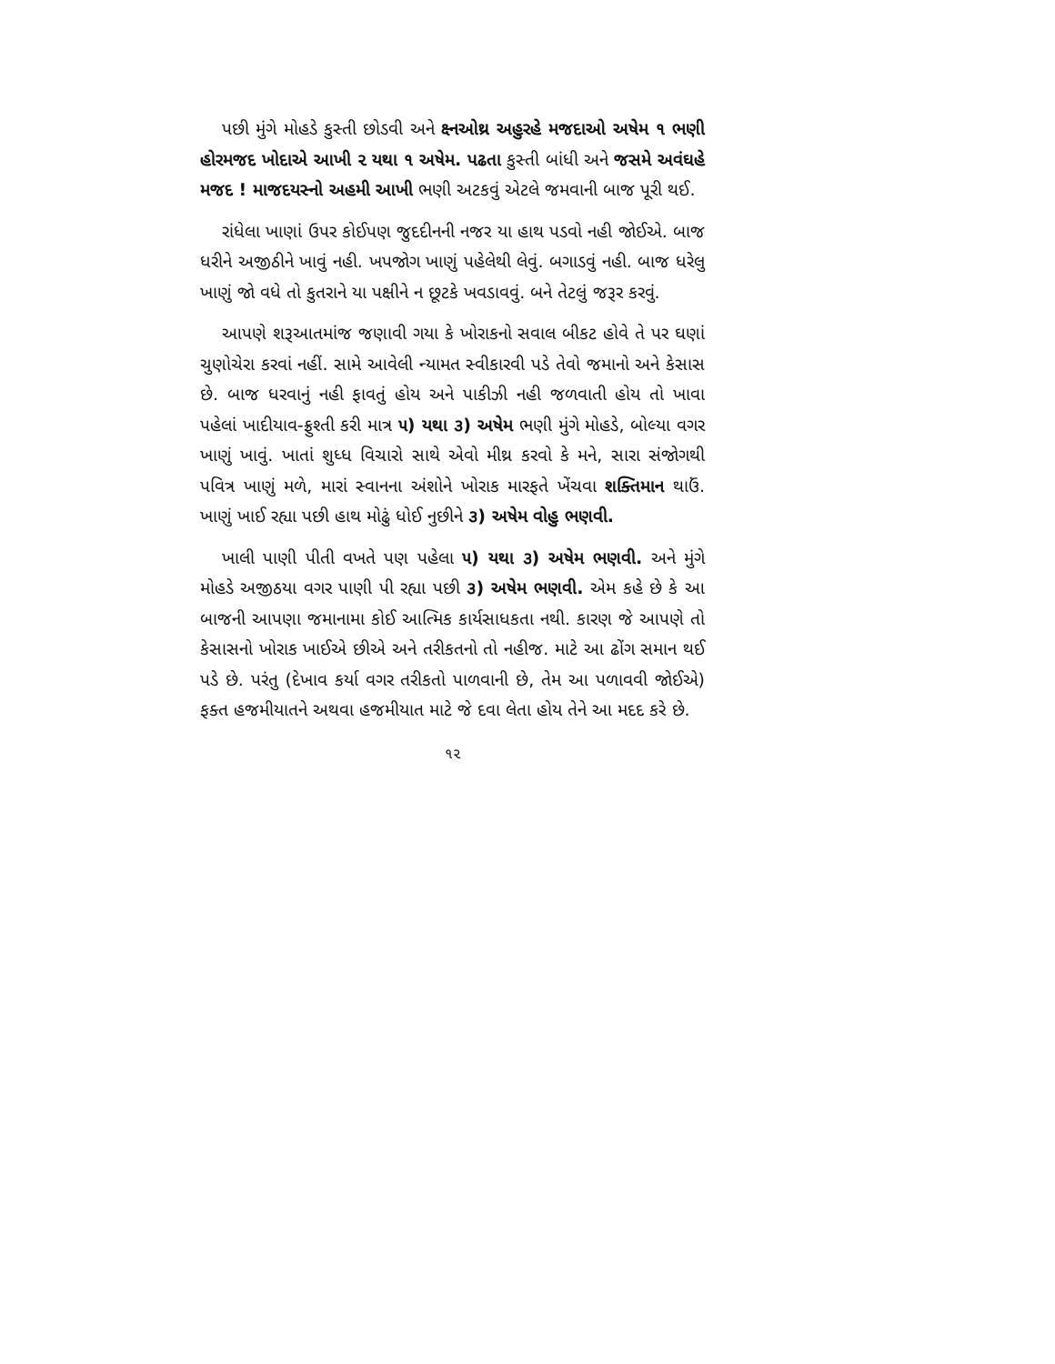પછી મુંગે મોહડે કુસ્તી છોડવી અને ક્ષ્નઓથ્ર અહુરહે મજદાઓ અષેમ ૧ ભણી હોરમજદ ખોદાએ આખી ૨ યથા ૧ અષેમ. પઢતા કુસ્તી બાંધી અને જસમે અવંઘહે મજદ ! માજદયસ્નો અહમી આખી ભણી અટકવું એટલે જમવાની બાજ પૂરી થઈ.
રાંધેલા ખાણાં ઉપર કોઈપણ જુદદીનની નજર યા હાથ પડવો નહી જોઈએ. બાજ ધરીને અજીઠીને ખાવું નહી. ખપજોગ ખાણું પહેલેથી લેવું. બગાડવું નહી. બાજ ધરેલુ ખાણું જો વધે તો કુતરાને યા પક્ષીને ન છૂટકે ખવડાવવું. બને તેટલું જરૂર કરવું.
આપણે શરૂઆતમાંજ જણાવી ગયા કે ખોરાકનો સવાલ બીકટ હોવે તે પર ઘણાં ચુણોચેરા કરવાં નહીં. સામે આવેલી ન્યામત સ્વીકારવી પડે તેવો જમાનો અને કેસાસ છે. બાજ ધરવાનું નહી ફાવતું હોય અને પાકીઝી નહી જળવાતી હોય તો ખાવા પહેલાં ખાદીયાવ-ફ્રુશ્તી કરી માત્ર ૫) યથા ૩) અષેમ ભણી મુંગે મોહડે, બોલ્યા વગર ખાણું ખાવું. ખાતાં શુધ્ધ વિચારો સાથે એવો મીથ્ર કરવો કે મને, સારા સંજોગથી પવિત્ર ખાણું મળે, મારાં સ્વાનના અંશોને ખોરાક મારફતે ખેંચવા શક્તિમાન થાઉં. ખાણું ખાઈ રહ્યા પછી હાથ મોઢું ધોઈ નુછીને ૩) અષેમ વોહુ ભણવી.
ખાલી પાણી પીતી વખતે પણ પહેલા ૫) યથા ૩) અષેમ ભણવી. અને મુંગે મોહડે અજીઠયા વગર પાણી પી રહ્યા પછી ૩) અષેમ ભણવી. એમ કહે છે કે આ બાજની આપણા જમાનામા કોઈ આત્મિક કાર્યસાધકતા નથી. કારણ જે આપણે તો કેસાસનો ખોરાક ખાઈએ છીએ અને તરીકતનો તો નહીજ. માટે આ ઢોંગ સમાન થઈ પડે છે. પરંતુ (દેખાવ કર્યા વગર તરીકતો પાળવાની છે, તેમ આ પળાવવી જોઈએ) ફક્ત હજમીયાતને અથવા હજમીયાત માટે જે દવા લેતા હોય તેને આ મદદ કરે છે.
૧૨